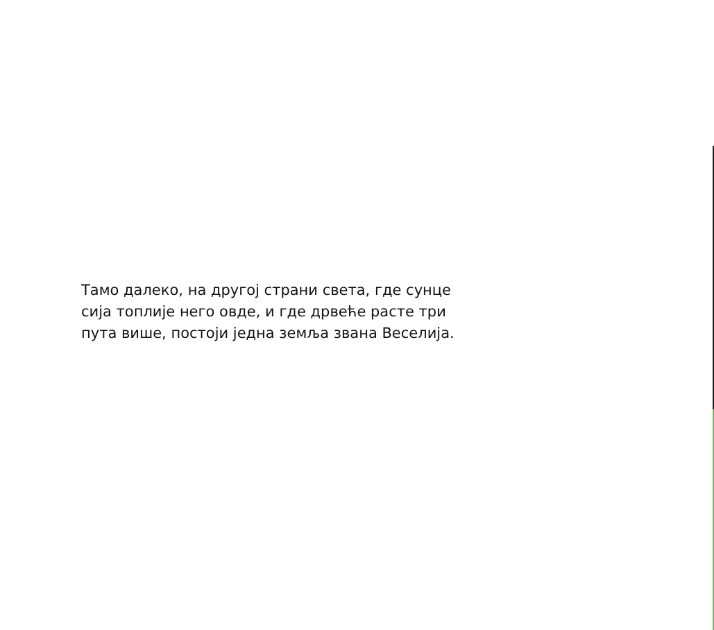Тамо далеко, на другој страни света, где сунце
сија топлије него овде, и где дрвеће расте три
пута више, постоји једна земља звана Веселија.